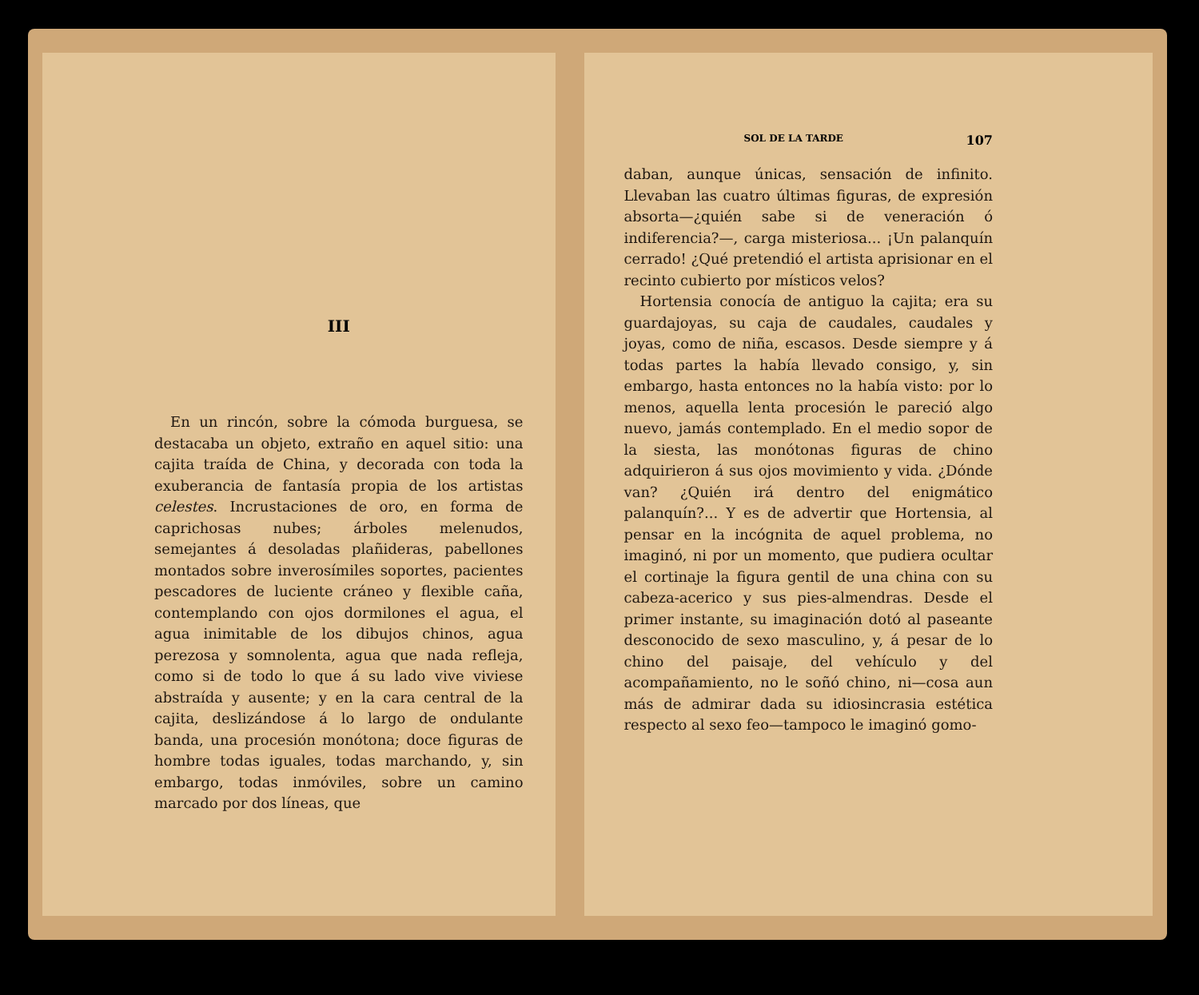III
En un rincón, sobre la cómoda burguesa, se destacaba un objeto, extraño en aquel sitio: una cajita traída de China, y decorada con toda la exuberancia de fantasía propia de los artistas celestes. Incrustaciones de oro, en forma de caprichosas nubes; árboles melenudos, semejantes á desoladas plañideras, pabellones montados sobre inverosímiles soportes, pacientes pescadores de luciente cráneo y flexible caña, contemplando con ojos dormilones el agua, el agua inimitable de los dibujos chinos, agua perezosa y somnolenta, agua que nada refleja, como si de todo lo que á su lado vive viviese abstraída y ausente; y en la cara central de la cajita, deslizándose á lo largo de ondulante banda, una procesión monótona; doce figuras de hombre todas iguales, todas marchando, y, sin embargo, todas inmóviles, sobre un camino marcado por dos líneas, que
SOL DE LA TARDE 107
daban, aunque únicas, sensación de infinito. Llevaban las cuatro últimas figuras, de expresión absorta—¿quién sabe si de veneración ó indiferencia?—, carga misteriosa... ¡Un palanquín cerrado! ¿Qué pretendió el artista aprisionar en el recinto cubierto por místicos velos?
Hortensia conocía de antiguo la cajita; era su guardajoyas, su caja de caudales, caudales y joyas, como de niña, escasos. Desde siempre y á todas partes la había llevado consigo, y, sin embargo, hasta entonces no la había visto: por lo menos, aquella lenta procesión le pareció algo nuevo, jamás contemplado. En el medio sopor de la siesta, las monótonas figuras de chino adquirieron á sus ojos movimiento y vida. ¿Dónde van? ¿Quién irá dentro del enigmático palanquín?... Y es de advertir que Hortensia, al pensar en la incógnita de aquel problema, no imaginó, ni por un momento, que pudiera ocultar el cortinaje la figura gentil de una china con su cabeza-acerico y sus pies-almendras. Desde el primer instante, su imaginación dotó al paseante desconocido de sexo masculino, y, á pesar de lo chino del paisaje, del vehículo y del acompañamiento, no le soñó chino, ni—cosa aun más de admirar dada su idiosincrasia estética respecto al sexo feo—tampoco le imaginó gomo-